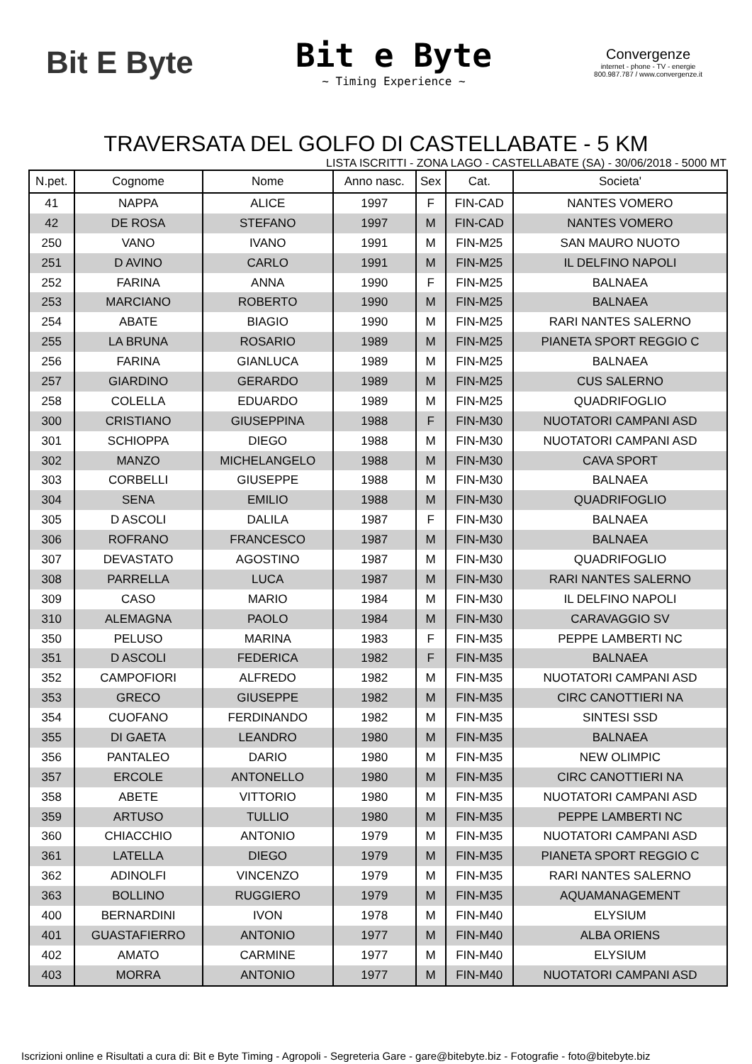Bit E Byte
Bit e Byte
~ Timing Experience ~
Convergenze
internet - phone - TV - energie
800.987.787 / www.convergenze.it
TRAVERSATA DEL GOLFO DI CASTELLABATE - 5 KM
LISTA ISCRITTI - ZONA LAGO - CASTELLABATE (SA) - 30/06/2018 - 5000 MT
| N.pet. | Cognome | Nome | Anno nasc. | Sex | Cat. | Societa' |
| --- | --- | --- | --- | --- | --- | --- |
| 41 | NAPPA | ALICE | 1997 | F | FIN-CAD | NANTES VOMERO |
| 42 | DE ROSA | STEFANO | 1997 | M | FIN-CAD | NANTES VOMERO |
| 250 | VANO | IVANO | 1991 | M | FIN-M25 | SAN MAURO NUOTO |
| 251 | D AVINO | CARLO | 1991 | M | FIN-M25 | IL DELFINO NAPOLI |
| 252 | FARINA | ANNA | 1990 | F | FIN-M25 | BALNAEA |
| 253 | MARCIANO | ROBERTO | 1990 | M | FIN-M25 | BALNAEA |
| 254 | ABATE | BIAGIO | 1990 | M | FIN-M25 | RARI NANTES SALERNO |
| 255 | LA BRUNA | ROSARIO | 1989 | M | FIN-M25 | PIANETA SPORT REGGIO C |
| 256 | FARINA | GIANLUCA | 1989 | M | FIN-M25 | BALNAEA |
| 257 | GIARDINO | GERARDO | 1989 | M | FIN-M25 | CUS SALERNO |
| 258 | COLELLA | EDUARDO | 1989 | M | FIN-M25 | QUADRIFOGLIO |
| 300 | CRISTIANO | GIUSEPPINA | 1988 | F | FIN-M30 | NUOTATORI CAMPANI ASD |
| 301 | SCHIOPPA | DIEGO | 1988 | M | FIN-M30 | NUOTATORI CAMPANI ASD |
| 302 | MANZO | MICHELANGELO | 1988 | M | FIN-M30 | CAVA SPORT |
| 303 | CORBELLI | GIUSEPPE | 1988 | M | FIN-M30 | BALNAEA |
| 304 | SENA | EMILIO | 1988 | M | FIN-M30 | QUADRIFOGLIO |
| 305 | D ASCOLI | DALILA | 1987 | F | FIN-M30 | BALNAEA |
| 306 | ROFRANO | FRANCESCO | 1987 | M | FIN-M30 | BALNAEA |
| 307 | DEVASTATO | AGOSTINO | 1987 | M | FIN-M30 | QUADRIFOGLIO |
| 308 | PARRELLA | LUCA | 1987 | M | FIN-M30 | RARI NANTES SALERNO |
| 309 | CASO | MARIO | 1984 | M | FIN-M30 | IL DELFINO NAPOLI |
| 310 | ALEMAGNA | PAOLO | 1984 | M | FIN-M30 | CARAVAGGIO SV |
| 350 | PELUSO | MARINA | 1983 | F | FIN-M35 | PEPPE LAMBERTI NC |
| 351 | D ASCOLI | FEDERICA | 1982 | F | FIN-M35 | BALNAEA |
| 352 | CAMPOFIORI | ALFREDO | 1982 | M | FIN-M35 | NUOTATORI CAMPANI ASD |
| 353 | GRECO | GIUSEPPE | 1982 | M | FIN-M35 | CIRC CANOTTIERI NA |
| 354 | CUOFANO | FERDINANDO | 1982 | M | FIN-M35 | SINTESI SSD |
| 355 | DI GAETA | LEANDRO | 1980 | M | FIN-M35 | BALNAEA |
| 356 | PANTALEO | DARIO | 1980 | M | FIN-M35 | NEW OLIMPIC |
| 357 | ERCOLE | ANTONELLO | 1980 | M | FIN-M35 | CIRC CANOTTIERI NA |
| 358 | ABETE | VITTORIO | 1980 | M | FIN-M35 | NUOTATORI CAMPANI ASD |
| 359 | ARTUSO | TULLIO | 1980 | M | FIN-M35 | PEPPE LAMBERTI NC |
| 360 | CHIACCHIO | ANTONIO | 1979 | M | FIN-M35 | NUOTATORI CAMPANI ASD |
| 361 | LATELLA | DIEGO | 1979 | M | FIN-M35 | PIANETA SPORT REGGIO C |
| 362 | ADINOLFI | VINCENZO | 1979 | M | FIN-M35 | RARI NANTES SALERNO |
| 363 | BOLLINO | RUGGIERO | 1979 | M | FIN-M35 | AQUAMANAGEMENT |
| 400 | BERNARDINI | IVON | 1978 | M | FIN-M40 | ELYSIUM |
| 401 | GUASTAFIERRO | ANTONIO | 1977 | M | FIN-M40 | ALBA ORIENS |
| 402 | AMATO | CARMINE | 1977 | M | FIN-M40 | ELYSIUM |
| 403 | MORRA | ANTONIO | 1977 | M | FIN-M40 | NUOTATORI CAMPANI ASD |
Iscrizioni online e Risultati a cura di: Bit e Byte Timing - Agropoli - Segreteria Gare - gare@bitebyte.biz - Fotografie - foto@bitebyte.biz